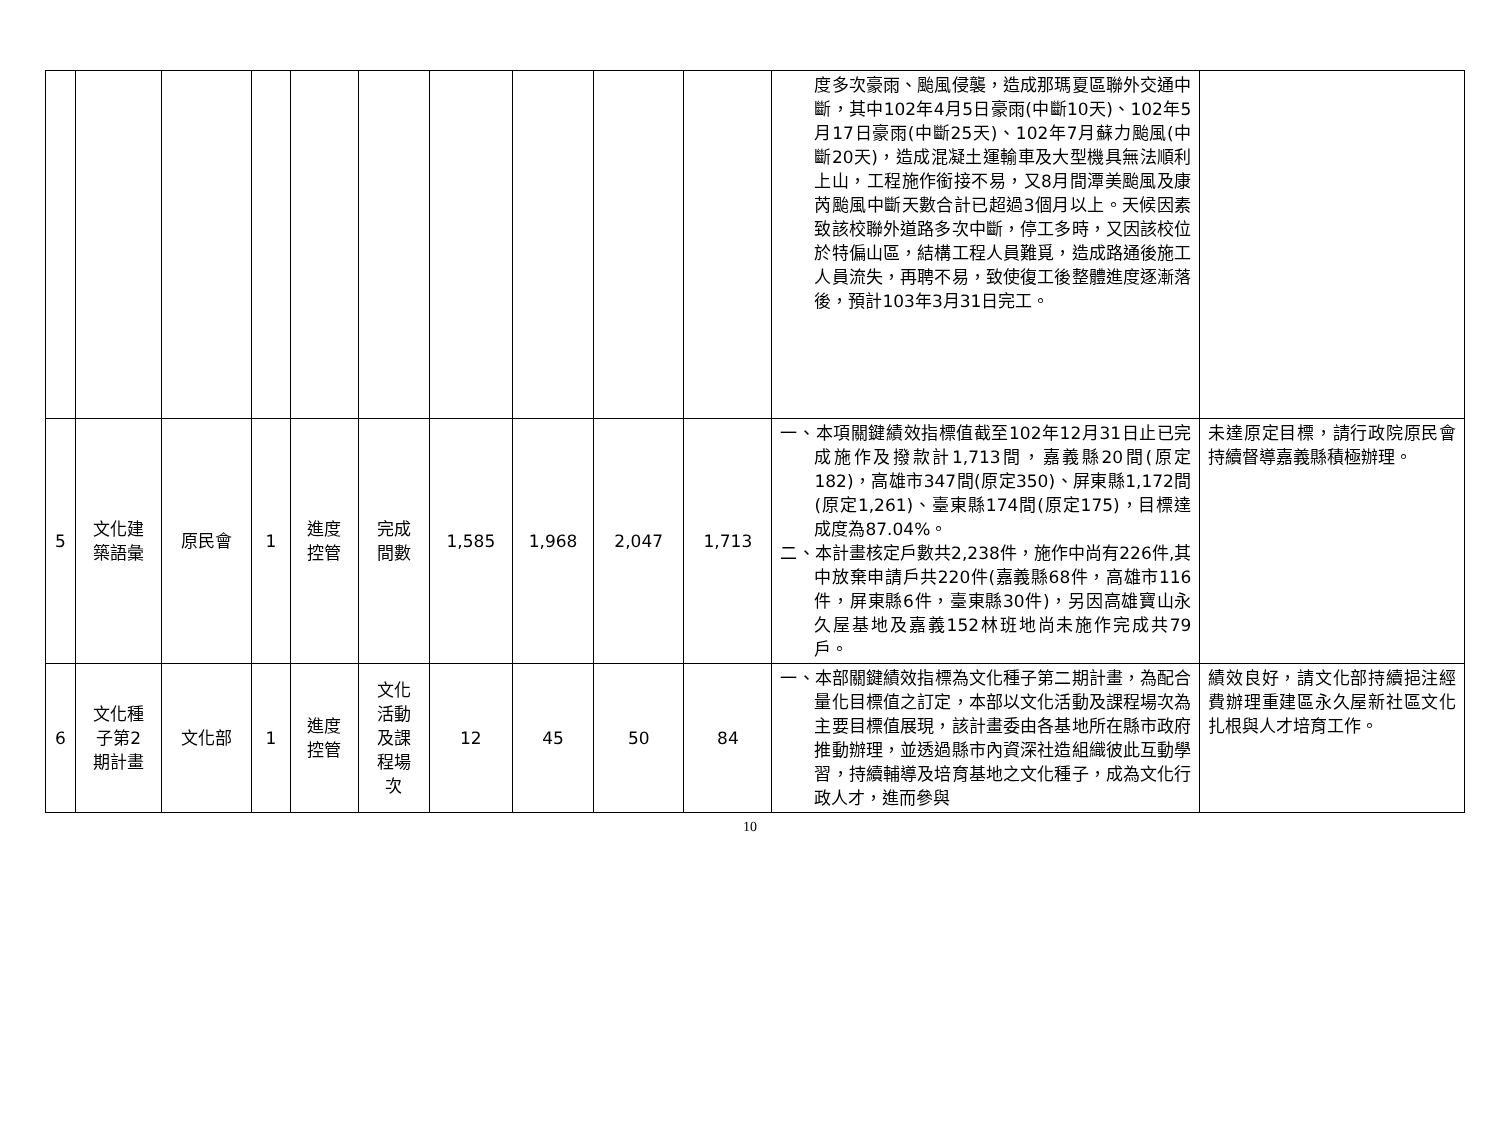| | | | | | | | | | | 度多次豪雨、颱風侵襲，造成那瑪夏區聯外交通中斷，其中102年4月5日豪雨(中斷10天)、102年5月17日豪雨(中斷25天)、102年7月蘇力颱風(中斷20天)，造成混凝土運輸車及大型機具無法順利上山，工程施作銜接不易，又8月間潭美颱風及康芮颱風中斷天數合計已超過3個月以上。天候因素致該校聯外道路多次中斷，停工多時，又因該校位於特偏山區，結構工程人員難覓，造成路通後施工人員流失，再聘不易，致使復工後整體進度逐漸落後，預計103年3月31日完工。 | |
| 5 | 文化建 築語彙 | 原民會 | 1 | 進度 控管 | 完成 間數 | 1,585 | 1,968 | 2,047 | 1,713 | 一、本項關鍵績效指標值截至102年12月31日止已完成施作及撥款計1,713間，嘉義縣20間(原定182)，高雄市347間(原定350)、屏東縣1,172間(原定1,261)、臺東縣174間(原定175)，目標達成度為87.04%。 二、本計畫核定戶數共2,238件，施作中尚有226件,其中放棄申請戶共220件(嘉義縣68件，高雄市116件，屏東縣6件，臺東縣30件)，另因高雄寶山永久屋基地及嘉義152林班地尚未施作完成共79戶。 | 未達原定目標，請行政院原民會持續督導嘉義縣積極辦理。 |
| 6 | 文化種 子第2 期計畫 | 文化部 | 1 | 進度 控管 | 文化 活動 及課 程場 次 | 12 | 45 | 50 | 84 | 一、本部關鍵績效指標為文化種子第二期計畫，為配合量化目標值之訂定，本部以文化活動及課程場次為主要目標值展現，該計畫委由各基地所在縣市政府推動辦理，並透過縣市內資深社造組織彼此互動學習，持續輔導及培育基地之文化種子，成為文化行政人才，進而參與 | 績效良好，請文化部持續挹注經費辦理重建區永久屋新社區文化扎根與人才培育工作。 |
10